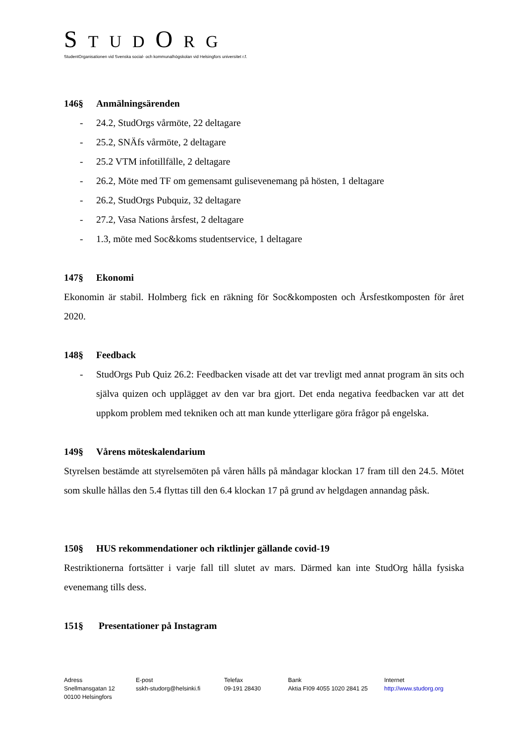S TUD O R G
StudentOrganisationen vid Svenska social- och kommunalhögskolan vid Helsingfors universitet r.f.
146§ Anmälningsärenden
- 24.2, StudOrgs vårmöte, 22 deltagare
- 25.2, SNÄfs vårmöte, 2 deltagare
- 25.2 VTM infotillfälle, 2 deltagare
- 26.2, Möte med TF om gemensamt gulisevenemang på hösten, 1 deltagare
- 26.2, StudOrgs Pubquiz, 32 deltagare
- 27.2, Vasa Nations årsfest, 2 deltagare
- 1.3, möte med Soc&koms studentservice, 1 deltagare
147§ Ekonomi
Ekonomin är stabil. Holmberg fick en räkning för Soc&komposten och Årsfestkomposten för året 2020.
148§ Feedback
- StudOrgs Pub Quiz 26.2: Feedbacken visade att det var trevligt med annat program än sits och själva quizen och upplägget av den var bra gjort. Det enda negativa feedbacken var att det uppkom problem med tekniken och att man kunde ytterligare göra frågor på engelska.
149§ Vårens möteskalendarium
Styrelsen bestämde att styrelsemöten på våren hålls på måndagar klockan 17 fram till den 24.5. Mötet som skulle hållas den 5.4 flyttas till den 6.4 klockan 17 på grund av helgdagen annandag påsk.
150§ HUS rekommendationer och riktlinjer gällande covid-19
Restriktionerna fortsätter i varje fall till slutet av mars. Därmed kan inte StudOrg hålla fysiska evenemang tills dess.
151§ Presentationer på Instagram
Adress
Snellmansgatan 12
00100 Helsingfors
E-post
sskh-studorg@helsinki.fi
Telefax
09-191 28430
Bank
Aktia FI09 4055 1020 2841 25
Internet
http://www.studorg.org